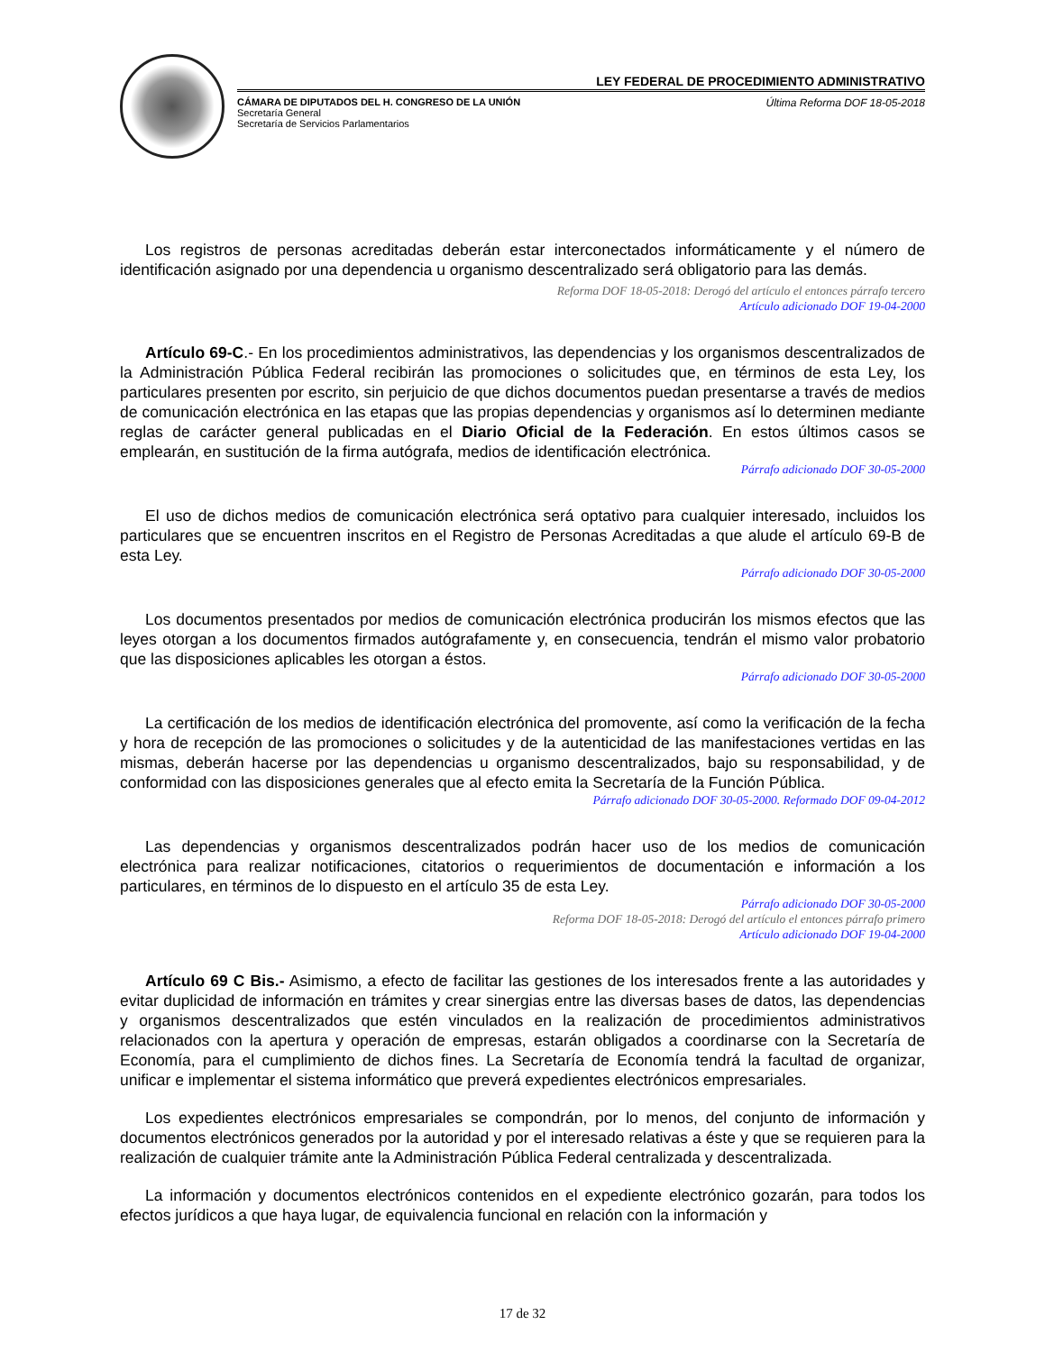LEY FEDERAL DE PROCEDIMIENTO ADMINISTRATIVO
CÁMARA DE DIPUTADOS DEL H. CONGRESO DE LA UNIÓN
Secretaría General
Secretaría de Servicios Parlamentarios
Última Reforma DOF 18-05-2018
Los registros de personas acreditadas deberán estar interconectados informáticamente y el número de identificación asignado por una dependencia u organismo descentralizado será obligatorio para las demás.
Reforma DOF 18-05-2018: Derogó del artículo el entonces párrafo tercero
Artículo adicionado DOF 19-04-2000
Artículo 69-C.- En los procedimientos administrativos, las dependencias y los organismos descentralizados de la Administración Pública Federal recibirán las promociones o solicitudes que, en términos de esta Ley, los particulares presenten por escrito, sin perjuicio de que dichos documentos puedan presentarse a través de medios de comunicación electrónica en las etapas que las propias dependencias y organismos así lo determinen mediante reglas de carácter general publicadas en el Diario Oficial de la Federación. En estos últimos casos se emplearán, en sustitución de la firma autógrafa, medios de identificación electrónica.
Párrafo adicionado DOF 30-05-2000
El uso de dichos medios de comunicación electrónica será optativo para cualquier interesado, incluidos los particulares que se encuentren inscritos en el Registro de Personas Acreditadas a que alude el artículo 69-B de esta Ley.
Párrafo adicionado DOF 30-05-2000
Los documentos presentados por medios de comunicación electrónica producirán los mismos efectos que las leyes otorgan a los documentos firmados autógrafamente y, en consecuencia, tendrán el mismo valor probatorio que las disposiciones aplicables les otorgan a éstos.
Párrafo adicionado DOF 30-05-2000
La certificación de los medios de identificación electrónica del promovente, así como la verificación de la fecha y hora de recepción de las promociones o solicitudes y de la autenticidad de las manifestaciones vertidas en las mismas, deberán hacerse por las dependencias u organismo descentralizados, bajo su responsabilidad, y de conformidad con las disposiciones generales que al efecto emita la Secretaría de la Función Pública.
Párrafo adicionado DOF 30-05-2000. Reformado DOF 09-04-2012
Las dependencias y organismos descentralizados podrán hacer uso de los medios de comunicación electrónica para realizar notificaciones, citatorios o requerimientos de documentación e información a los particulares, en términos de lo dispuesto en el artículo 35 de esta Ley.
Párrafo adicionado DOF 30-05-2000
Reforma DOF 18-05-2018: Derogó del artículo el entonces párrafo primero
Artículo adicionado DOF 19-04-2000
Artículo 69 C Bis.- Asimismo, a efecto de facilitar las gestiones de los interesados frente a las autoridades y evitar duplicidad de información en trámites y crear sinergias entre las diversas bases de datos, las dependencias y organismos descentralizados que estén vinculados en la realización de procedimientos administrativos relacionados con la apertura y operación de empresas, estarán obligados a coordinarse con la Secretaría de Economía, para el cumplimiento de dichos fines. La Secretaría de Economía tendrá la facultad de organizar, unificar e implementar el sistema informático que preverá expedientes electrónicos empresariales.
Los expedientes electrónicos empresariales se compondrán, por lo menos, del conjunto de información y documentos electrónicos generados por la autoridad y por el interesado relativas a éste y que se requieren para la realización de cualquier trámite ante la Administración Pública Federal centralizada y descentralizada.
La información y documentos electrónicos contenidos en el expediente electrónico gozarán, para todos los efectos jurídicos a que haya lugar, de equivalencia funcional en relación con la información y
17 de 32